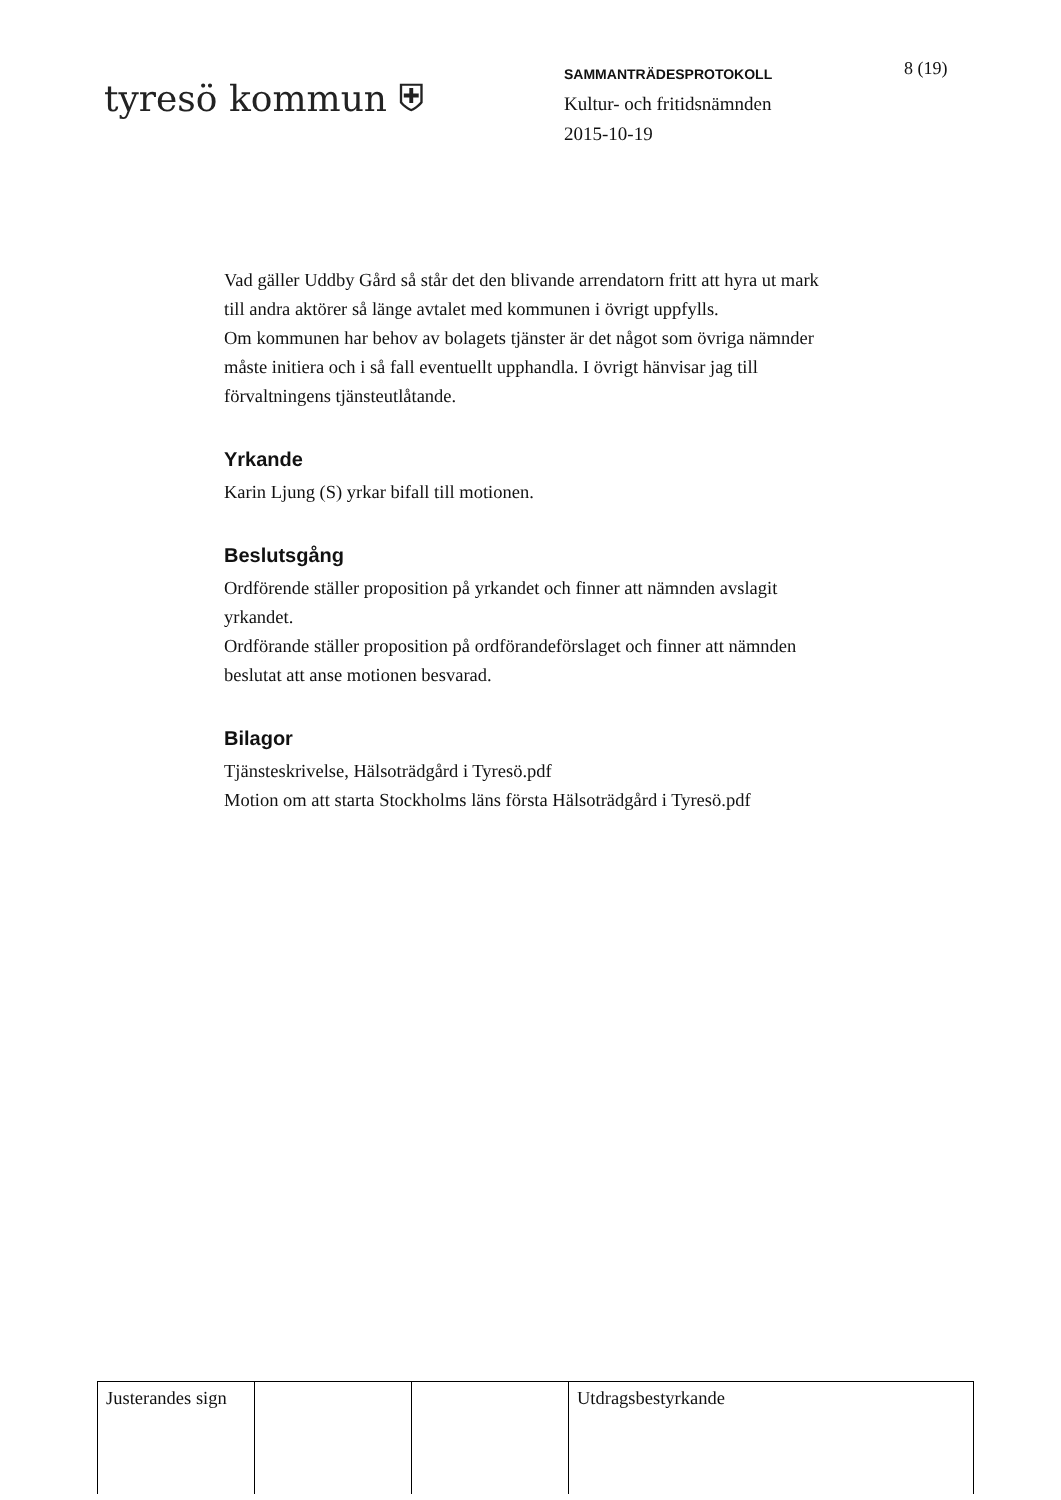tyresö kommun ⛨
SAMMANTRÄDESPROTOKOLL
Kultur- och fritidsnämnden
2015-10-19
8 (19)
Vad gäller Uddby Gård så står det den blivande arrendatorn fritt att hyra ut mark till andra aktörer så länge avtalet med kommunen i övrigt uppfylls.
Om kommunen har behov av bolagets tjänster är det något som övriga nämnder måste initiera och i så fall eventuellt upphandla. I övrigt hänvisar jag till förvaltningens tjänsteutlåtande.
Yrkande
Karin Ljung (S) yrkar bifall till motionen.
Beslutsgång
Ordförende ställer proposition på yrkandet och finner att nämnden avslagit yrkandet.
Ordförande ställer proposition på ordförandeförslaget och finner att nämnden beslutat att anse motionen besvarad.
Bilagor
Tjänsteskrivelse, Hälsoträdgård i Tyresö.pdf
Motion om att starta Stockholms läns första Hälsoträdgård i Tyresö.pdf
| Justerandes sign | | | Utdragsbestyrkande |